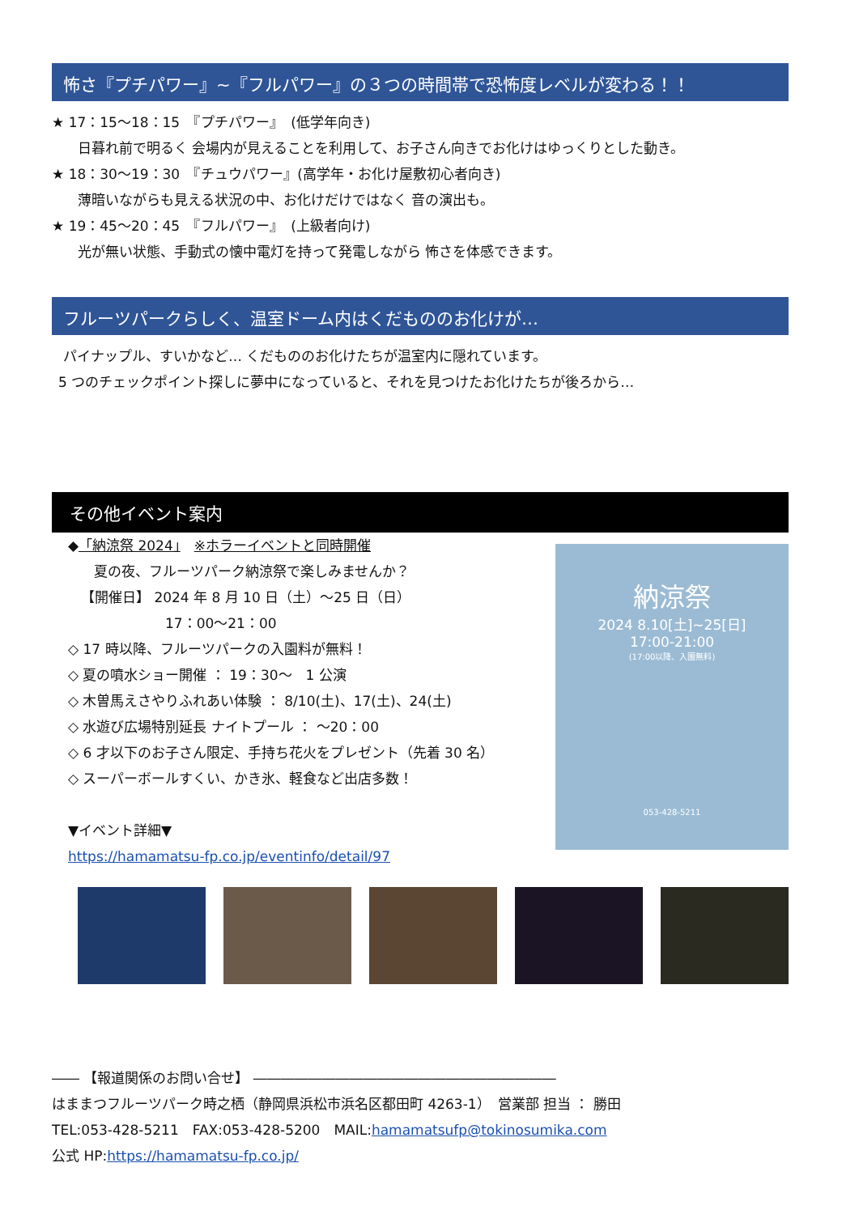怖さ『プチパワー』~『フルパワー』の３つの時間帯で恐怖度レベルが変わる！！
★ 17：15～18：15　『プチパワー』　(低学年向き)
日暮れ前で明るく 会場内が見えることを利用して、お子さん向きでお化けはゆっくりとした動き。
★ 18：30～19：30　『チュウパワー』(高学年・お化け屋敷初心者向き)
薄暗いながらも見える状況の中、お化けだけではなく 音の演出も。
★ 19：45～20：45　『フルパワー』　(上級者向け)
光が無い状態、手動式の懐中電灯を持って発電しながら 怖さを体感できます。
フルーツパークらしく、温室ドーム内はくだもののお化けが…
パイナップル、すいかなど… くだもののお化けたちが温室内に隠れています。
5 つのチェックポイント探しに夢中になっていると、それを見つけたお化けたちが後ろから…
その他イベント案内
◆「納涼祭 2024」　※ホラーイベントと同時開催
夏の夜、フルーツパーク納涼祭で楽しみませんか？
【開催日】 2024 年 8 月 10 日（土）～25 日（日）
17：00～21：00
◇ 17 時以降、フルーツパークの入園料が無料！
◇ 夏の噴水ショー開催 ： 19：30～　1 公演
◇ 木曽馬えさやりふれあい体験 ： 8/10(土)、17(土)、24(土)
◇ 水遊び広場特別延長 ナイトプール ： ～20：00
◇ 6 才以下のお子さん限定、手持ち花火をプレゼント（先着 30 名）
◇ スーパーボールすくい、かき氷、軽食など出店多数！
▼イベント詳細▼
https://hamamatsu-fp.co.jp/eventinfo/detail/97
納涼祭
2024 8.10[土]~25[日]
17:00-21:00
(17:00以降、入園無料)
053-428-5211
―― 【報道関係のお問い合せ】 ――――――――――――――――――――――
はままつフルーツパーク時之栖（静岡県浜松市浜名区都田町 4263-1）　営業部 担当 ： 勝田
TEL:053-428-5211　FAX:053-428-5200　MAIL:hamamatsufp@tokinosumika.com
公式 HP:https://hamamatsu-fp.co.jp/